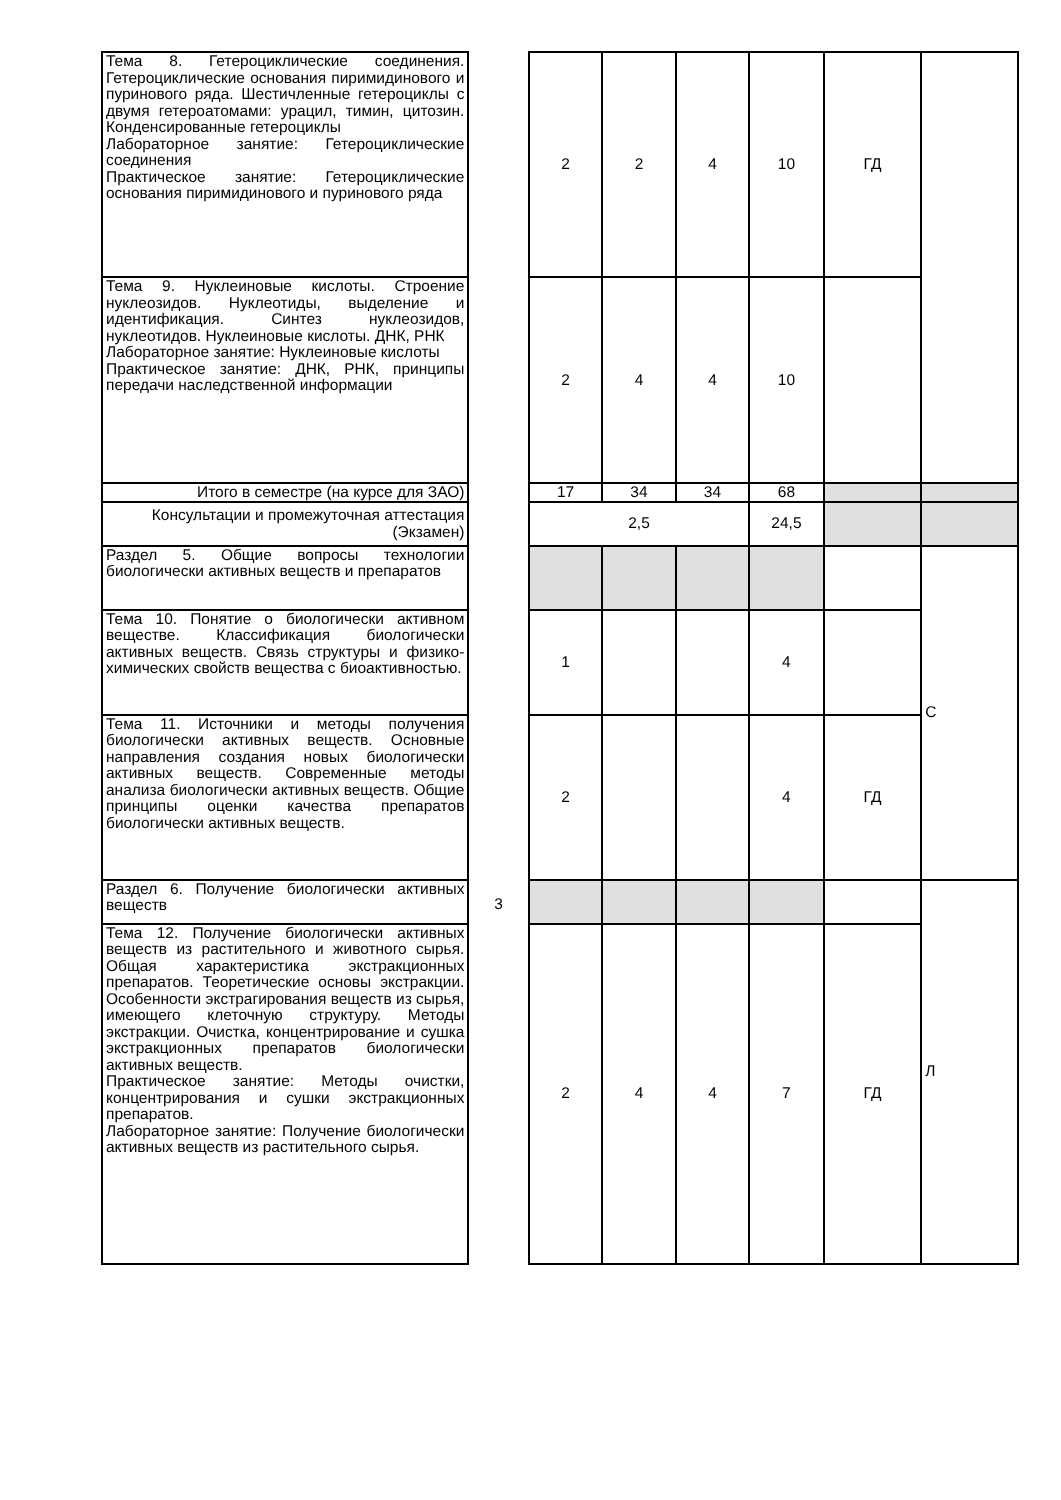| Тема 8. Гетероциклические соединения. Гетероциклические основания пиримидинового и пуринового ряда. Шестичленные гетероциклы с двумя гетероатомами: урацил, тимин, цитозин. Конденсированные гетероциклы Лабораторное занятие: Гетероциклические соединения Практическое занятие: Гетероциклические основания пиримидинового и пуринового ряда | | 2 | 2 | 4 | 10 | ГД | |
| Тема 9. Нуклеиновые кислоты. Строение нуклеозидов. Нуклеотиды, выделение и идентификация. Синтез нуклеозидов, нуклеотидов. Нуклеиновые кислоты. ДНК, РНК Лабораторное занятие: Нуклеиновые кислоты Практическое занятие: ДНК, РНК, принципы передачи наследственной информации | | 2 | 4 | 4 | 10 | | |
| Итого в семестре (на курсе для ЗАО) | | 17 | 34 | 34 | 68 | | |
| Консультации и промежуточная аттестация (Экзамен) | | 2,5 | | | 24,5 | | |
| Раздел 5. Общие вопросы технологии биологически активных веществ и препаратов | 3 | | | | | | С |
| Тема 10. Понятие о биологически активном веществе. Классификация биологически активных веществ. Связь структуры и физико-химических свойств вещества с биоактивностью. | | 1 | | | 4 | | |
| Тема 11. Источники и методы получения биологически активных веществ. Основные направления создания новых биологически активных веществ. Современные методы анализа биологически активных веществ. Общие принципы оценки качества препаратов биологически активных веществ. | | 2 | | | 4 | ГД | |
| Раздел 6. Получение биологически активных веществ | | | | | | | Л |
| Тема 12. Получение биологически активных веществ из растительного и животного сырья. Общая характеристика экстракционных препаратов. Теоретические основы экстракции. Особенности экстрагирования веществ из сырья, имеющего клеточную структуру. Методы экстракции. Очистка, концентрирование и сушка экстракционных препаратов биологически активных веществ. Практическое занятие: Методы очистки, концентрирования и сушки экстракционных препаратов. Лабораторное занятие: Получение биологически активных веществ из растительного сырья. | | 2 | 4 | 4 | 7 | ГД | |